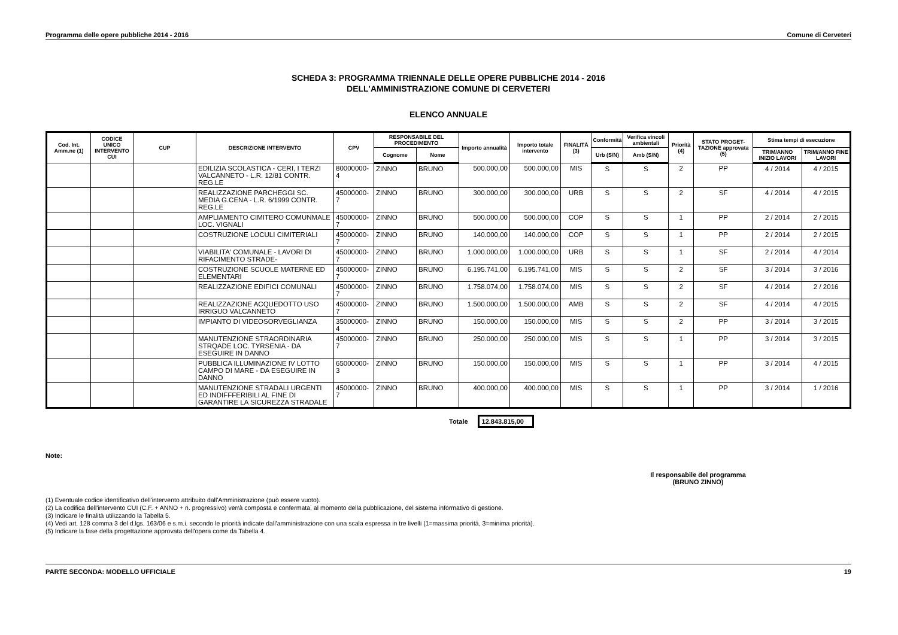Programma delle opere pubbliche 2014 - 2016 Comune di Cerveteri
SCHEDA 3: PROGRAMMA TRIENNALE DELLE OPERE PUBBLICHE 2014 - 2016
DELL'AMMINISTRAZIONE COMUNE DI CERVETERI
ELENCO ANNUALE
| Cod. Int. Amm.ne (1) | CODICE UNICO INTERVENTO CUI | CUP | DESCRIZIONE INTERVENTO | CPV | RESPONSABILE DEL PROCEDIMENTO | | Importo annualità | Importo totale intervento | FINALITÀ (3) | Conformità | Verifica vincoli ambientali | Priorità (4) | STATO PROGET-TAZIONE approvata (5) | Stima tempi di esecuzione | |
| --- | --- | --- | --- | --- | --- | --- | --- | --- | --- | --- | --- | --- | --- | --- | --- |
| | | | | | Cognome | Nome | | | | Urb (S/N) | Amb (S/N) | | | TRIM/ANNO INIZIO LAVORI | TRIM/ANNO FINE LAVORI |
| | | | EDILIZIA SCOLASTICA - CERI, I TERZI VALCANNETO - L.R. 12/81 CONTR. REG.LE | 80000000-4 | ZINNO | BRUNO | 500.000,00 | 500.000,00 | MIS | S | S | 2 | PP | 4 / 2014 | 4 / 2015 |
| | | | REALIZZAZIONE PARCHEGGI SC. MEDIA G.CENA - L.R. 6/1999 CONTR. REG.LE | 45000000-7 | ZINNO | BRUNO | 300.000,00 | 300.000,00 | URB | S | S | 2 | SF | 4 / 2014 | 4 / 2015 |
| | | | AMPLIAMENTO CIMITERO COMUNMALE LOC. VIGNALI | 45000000-7 | ZINNO | BRUNO | 500.000,00 | 500.000,00 | COP | S | S | 1 | PP | 2 / 2014 | 2 / 2015 |
| | | | COSTRUZIONE LOCULI CIMITERIALI | 45000000-7 | ZINNO | BRUNO | 140.000,00 | 140.000,00 | COP | S | S | 1 | PP | 2 / 2014 | 2 / 2015 |
| | | | VIABILITA' COMUNALE - LAVORI DI RIFACIMENTO STRADE- | 45000000-7 | ZINNO | BRUNO | 1.000.000,00 | 1.000.000,00 | URB | S | S | 1 | SF | 2 / 2014 | 4 / 2014 |
| | | | COSTRUZIONE SCUOLE MATERNE ED ELEMENTARI | 45000000-7 | ZINNO | BRUNO | 6.195.741,00 | 6.195.741,00 | MIS | S | S | 2 | SF | 3 / 2014 | 3 / 2016 |
| | | | REALIZZAZIONE EDIFICI COMUNALI | 45000000-7 | ZINNO | BRUNO | 1.758.074,00 | 1.758.074,00 | MIS | S | S | 2 | SF | 4 / 2014 | 2 / 2016 |
| | | | REALIZZAZIONE ACQUEDOTTO USO IRRIGUO VALCANNETO | 45000000-7 | ZINNO | BRUNO | 1.500.000,00 | 1.500.000,00 | AMB | S | S | 2 | SF | 4 / 2014 | 4 / 2015 |
| | | | IMPIANTO DI VIDEOSORVEGLIANZA | 35000000-4 | ZINNO | BRUNO | 150.000,00 | 150.000,00 | MIS | S | S | 2 | PP | 3 / 2014 | 3 / 2015 |
| | | | MANUTENZIONE STRAORDINARIA STRQADE LOC. TYRSENIA - DA ESEGUIRE IN DANNO | 45000000-7 | ZINNO | BRUNO | 250.000,00 | 250.000,00 | MIS | S | S | 1 | PP | 3 / 2014 | 3 / 2015 |
| | | | PUBBLICA ILLUMINAZIONE IV LOTTO CAMPO DI MARE - DA ESEGUIRE IN DANNO | 65000000-3 | ZINNO | BRUNO | 150.000,00 | 150.000,00 | MIS | S | S | 1 | PP | 3 / 2014 | 4 / 2015 |
| | | | MANUTENZIONE STRADALI URGENTI ED INDIFFFERIBILI AL FINE DI GARANTIRE LA SICUREZZA STRADALE | 45000000-7 | ZINNO | BRUNO | 400.000,00 | 400.000,00 | MIS | S | S | 1 | PP | 3 / 2014 | 1 / 2016 |
Totale 12.843.815,00
Note:
Il responsabile del programma
(BRUNO ZINNO)
(1) Eventuale codice identificativo dell'intervento attribuito dall'Amministrazione (può essere vuoto).
(2) La codifica dell'intervento CUI (C.F. + ANNO + n. progressivo) verrà composta e confermata, al momento della pubblicazione, del sistema informativo di gestione.
(3) Indicare le finalità utilizzando la Tabella 5.
(4) Vedi art. 128 comma 3 del d.lgs. 163/06 e s.m.i. secondo le priorità indicate dall'amministrazione con una scala espressa in tre livelli (1=massima priorità, 3=minima priorità).
(5) Indicare la fase della progettazione approvata dell'opera come da Tabella 4.
PARTE SECONDA: MODELLO UFFICIALE 19